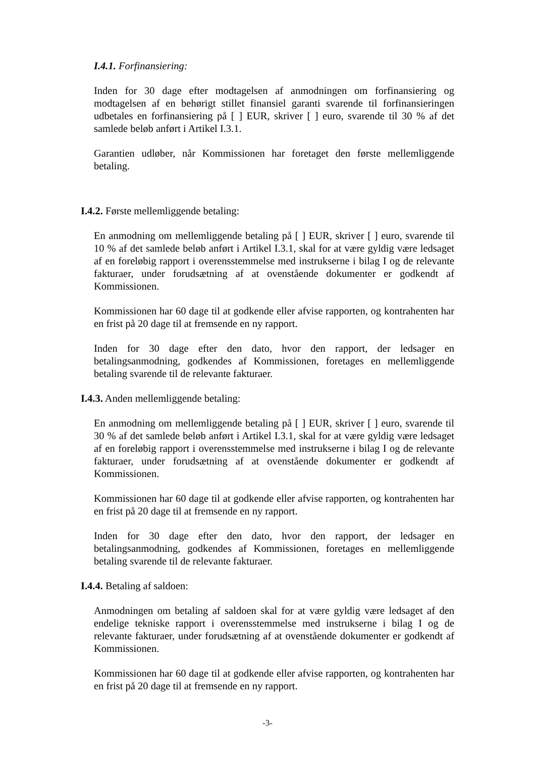I.4.1. Forfinansiering:
Inden for 30 dage efter modtagelsen af anmodningen om forfinansiering og modtagelsen af en behørigt stillet finansiel garanti svarende til forfinansieringen udbetales en forfinansiering på [ ] EUR, skriver [ ] euro, svarende til 30 % af det samlede beløb anført i Artikel I.3.1.
Garantien udløber, når Kommissionen har foretaget den første mellemliggende betaling.
I.4.2. Første mellemliggende betaling:
En anmodning om mellemliggende betaling på [ ] EUR, skriver [ ] euro, svarende til 10 % af det samlede beløb anført i Artikel I.3.1, skal for at være gyldig være ledsaget af en foreløbig rapport i overensstemmelse med instrukserne i bilag I og de relevante fakturaer, under forudsætning af at ovenstående dokumenter er godkendt af Kommissionen.
Kommissionen har 60 dage til at godkende eller afvise rapporten, og kontrahenten har en frist på 20 dage til at fremsende en ny rapport.
Inden for 30 dage efter den dato, hvor den rapport, der ledsager en betalingsanmodning, godkendes af Kommissionen, foretages en mellemliggende betaling svarende til de relevante fakturaer.
I.4.3. Anden mellemliggende betaling:
En anmodning om mellemliggende betaling på [ ] EUR, skriver [ ] euro, svarende til 30 % af det samlede beløb anført i Artikel I.3.1, skal for at være gyldig være ledsaget af en foreløbig rapport i overensstemmelse med instrukserne i bilag I og de relevante fakturaer, under forudsætning af at ovenstående dokumenter er godkendt af Kommissionen.
Kommissionen har 60 dage til at godkende eller afvise rapporten, og kontrahenten har en frist på 20 dage til at fremsende en ny rapport.
Inden for 30 dage efter den dato, hvor den rapport, der ledsager en betalingsanmodning, godkendes af Kommissionen, foretages en mellemliggende betaling svarende til de relevante fakturaer.
I.4.4. Betaling af saldoen:
Anmodningen om betaling af saldoen skal for at være gyldig være ledsaget af den endelige tekniske rapport i overensstemmelse med instrukserne i bilag I og de relevante fakturaer, under forudsætning af at ovenstående dokumenter er godkendt af Kommissionen.
Kommissionen har 60 dage til at godkende eller afvise rapporten, og kontrahenten har en frist på 20 dage til at fremsende en ny rapport.
-3-